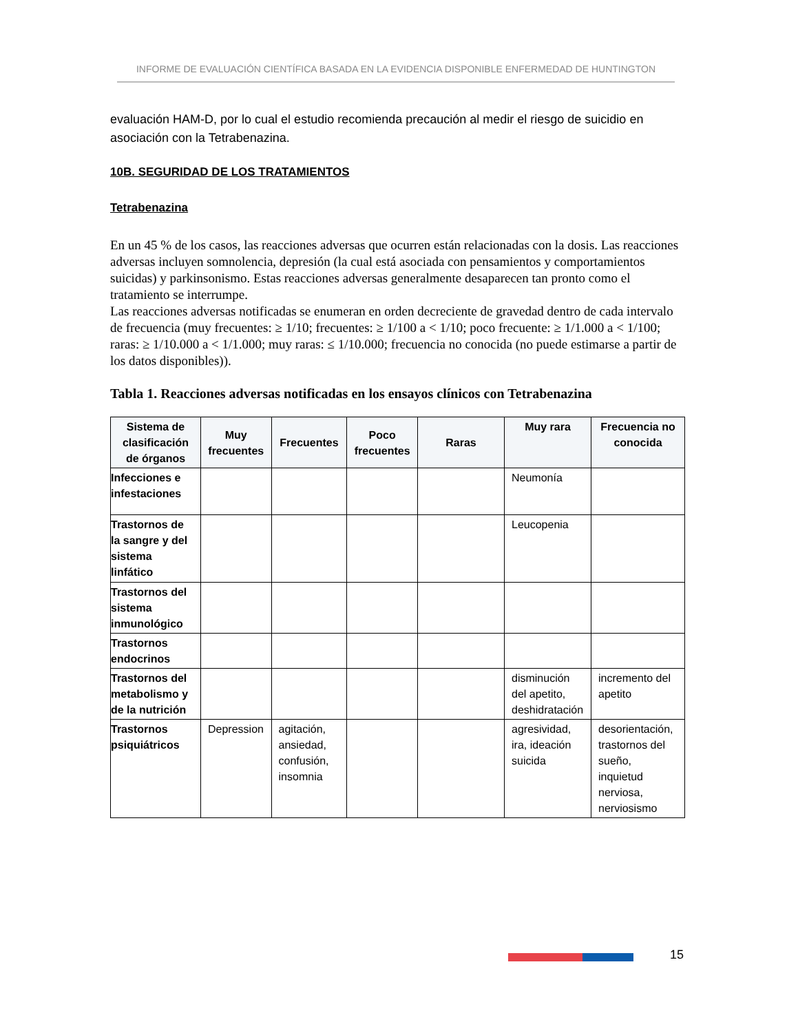INFORME DE EVALUACIÓN CIENTÍFICA BASADA EN LA EVIDENCIA DISPONIBLE ENFERMEDAD DE HUNTINGTON
evaluación HAM-D, por lo cual el estudio recomienda precaución al medir el riesgo de suicidio en asociación con la Tetrabenazina.
10B. SEGURIDAD DE LOS TRATAMIENTOS
Tetrabenazina
En un 45 % de los casos, las reacciones adversas que ocurren están relacionadas con la dosis. Las reacciones adversas incluyen somnolencia, depresión (la cual está asociada con pensamientos y comportamientos suicidas) y parkinsonismo. Estas reacciones adversas generalmente desaparecen tan pronto como el tratamiento se interrumpe.
Las reacciones adversas notificadas se enumeran en orden decreciente de gravedad dentro de cada intervalo de frecuencia (muy frecuentes: ≥ 1/10; frecuentes: ≥ 1/100 a < 1/10; poco frecuente: ≥ 1/1.000 a < 1/100; raras: ≥ 1/10.000 a < 1/1.000; muy raras: ≤ 1/10.000; frecuencia no conocida (no puede estimarse a partir de los datos disponibles)).
Tabla 1. Reacciones adversas notificadas en los ensayos clínicos con Tetrabenazina
| Sistema de clasificación de órganos | Muy frecuentes | Frecuentes | Poco frecuentes | Raras | Muy rara | Frecuencia no conocida |
| --- | --- | --- | --- | --- | --- | --- |
| Infecciones e infestaciones | | | | | Neumonía | |
| Trastornos de la sangre y del sistema linfático | | | | | Leucopenia | |
| Trastornos del sistema inmunológico | | | | | | |
| Trastornos endocrinos | | | | | | |
| Trastornos del metabolismo y de la nutrición | | | | | disminución del apetito, deshidratación | incremento del apetito |
| Trastornos psiquiátricos | Depression | agitación, ansiedad, confusión, insomnia | | | agresividad, ira, ideación suicida | desorientación, trastornos del sueño, inquietud nerviosa, nerviosismo |
15